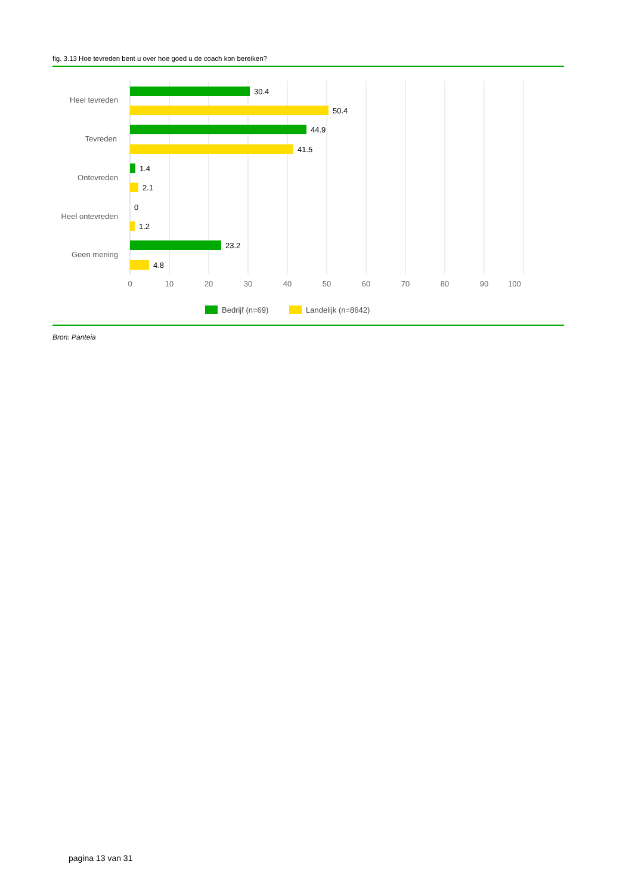fig. 3.13 Hoe tevreden bent u over hoe goed u de coach kon bereiken?
Heel tevreden
Tevreden
Ontevreden
Heel ontevreden
Geen mening
30.4
50.4
44.9
41.5
1.4
2.1
0
1.2
23.2
4.8
0
10
20
30
40
50
60
70
80
90
100
Bedrijf (n=69)
Landelijk (n=8642)
Bron: Panteia
pagina 13 van 31